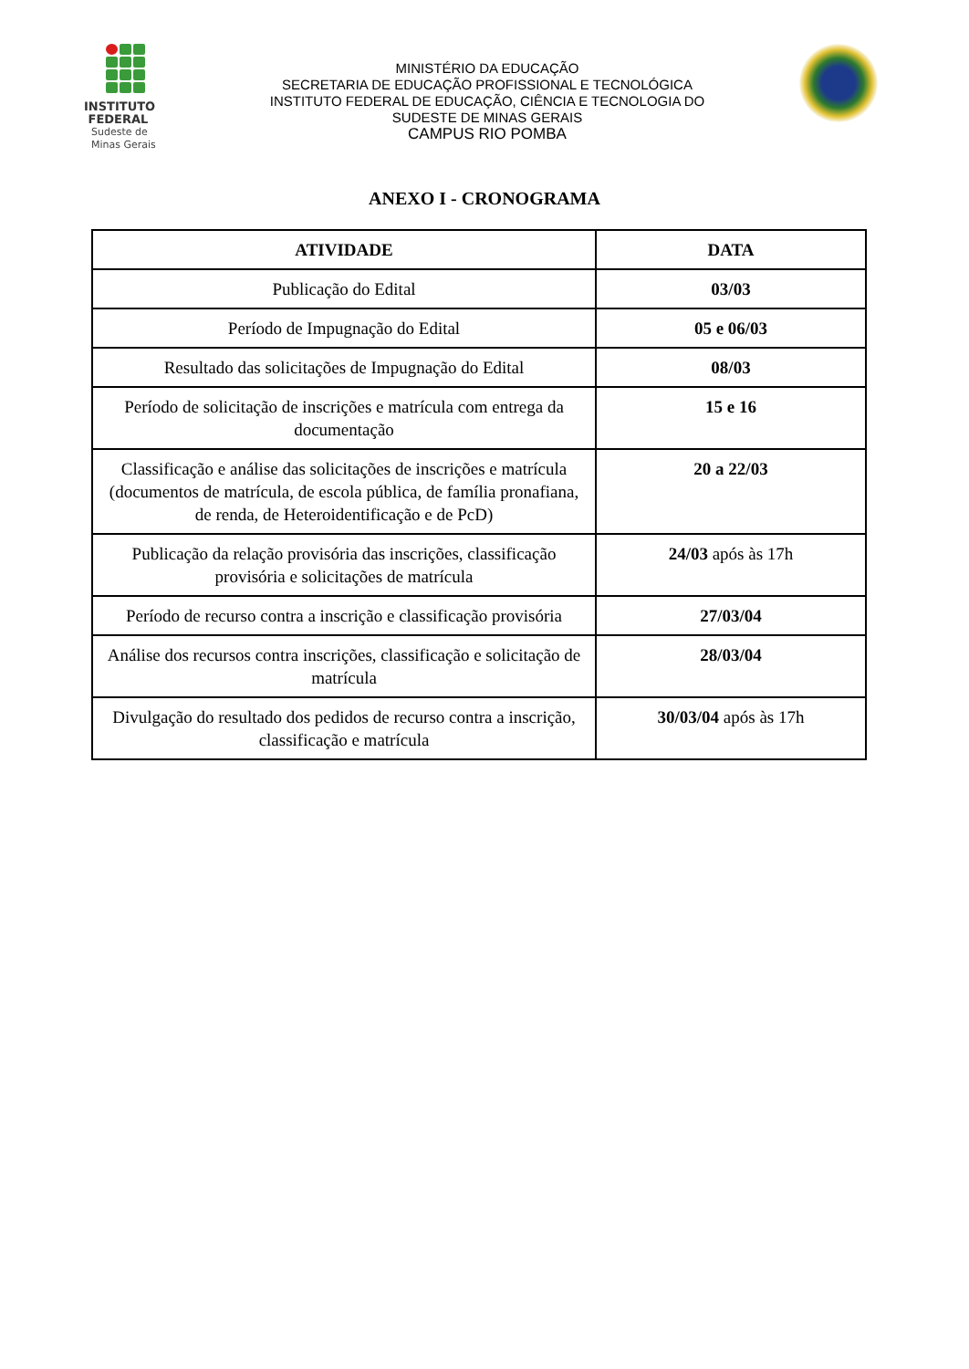INSTITUTO
FEDERAL
Sudeste de
Minas Gerais
MINISTÉRIO DA EDUCAÇÃO
SECRETARIA DE EDUCAÇÃO PROFISSIONAL E TECNOLÓGICA
INSTITUTO FEDERAL DE EDUCAÇÃO, CIÊNCIA E TECNOLOGIA DO
SUDESTE DE MINAS GERAIS
CAMPUS RIO POMBA
ANEXO I - CRONOGRAMA
| ATIVIDADE | DATA |
| --- | --- |
| Publicação do Edital | 03/03 |
| Período de Impugnação do Edital | 05 e 06/03 |
| Resultado das solicitações de Impugnação do Edital | 08/03 |
| Período de solicitação de inscrições e matrícula com entrega da documentação | 15 e 16 |
| Classificação e análise das solicitações de inscrições e matrícula (documentos de matrícula, de escola pública, de família pronafiana, de renda, de Heteroidentificação e de PcD) | 20 a 22/03 |
| Publicação da relação provisória das inscrições, classificação provisória e solicitações de matrícula | 24/03 após às 17h |
| Período de recurso contra a inscrição e classificação provisória | 27/03/04 |
| Análise dos recursos contra inscrições, classificação e solicitação de matrícula | 28/03/04 |
| Divulgação do resultado dos pedidos de recurso contra a inscrição, classificação e matrícula | 30/03/04 após às 17h |